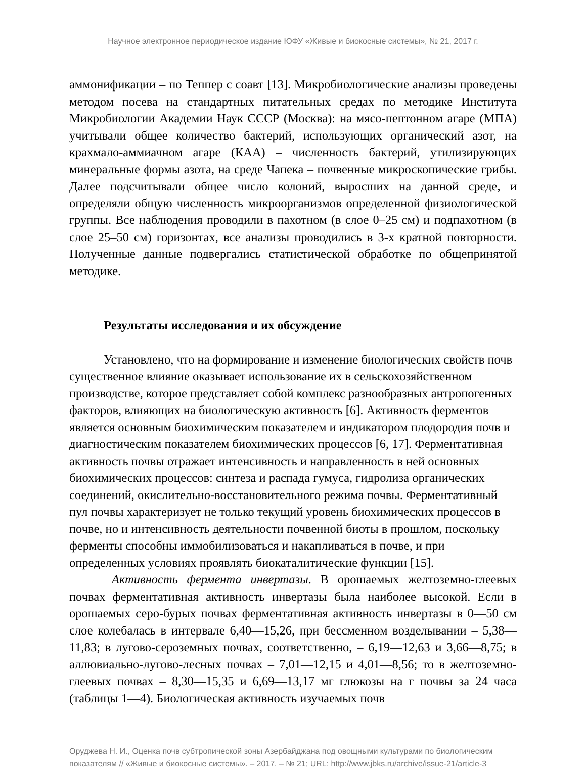Научное электронное периодическое издание ЮФУ «Живые и биокосные системы», № 21, 2017 г.
аммонификации – по Теппер с соавт [13]. Микробиологические анализы проведены методом посева на стандартных питательных средах по методике Института Микробиологии Академии Наук СССР (Москва): на мясо-пептонном агаре (МПА) учитывали общее количество бактерий, использующих органический азот, на крахмало-аммиачном агаре (КАА) – численность бактерий, утилизирующих минеральные формы азота, на среде Чапека – почвенные микроскопические грибы. Далее подсчитывали общее число колоний, выросших на данной среде, и определяли общую численность микроорганизмов определенной физиологической группы. Все наблюдения проводили в пахотном (в слое 0–25 см) и подпахотном (в слое 25–50 см) горизонтах, все анализы проводились в 3-х кратной повторности. Полученные данные подвергались статистической обработке по общепринятой методике.
Результаты исследования и их обсуждение
Установлено, что на формирование и изменение биологических свойств почв существенное влияние оказывает использование их в сельскохозяйственном производстве, которое представляет собой комплекс разнообразных антропогенных факторов, влияющих на биологическую активность [6]. Активность ферментов является основным биохимическим показателем и индикатором плодородия почв и диагностическим показателем биохимических процессов [6, 17]. Ферментативная активность почвы отражает интенсивность и направленность в ней основных биохимических процессов: синтеза и распада гумуса, гидролиза органических соединений, окислительно-восстановительного режима почвы. Ферментативный пул почвы характеризует не только текущий уровень биохимических процессов в почве, но и интенсивность деятельности почвенной биоты в прошлом, поскольку ферменты способны иммобилизоваться и накапливаться в почве, и при определенных условиях проявлять биокаталитические функции [15].
Активность фермента инвертазы. В орошаемых желтоземно-глеевых почвах ферментативная активность инвертазы была наиболее высокой. Если в орошаемых серо-бурых почвах ферментативная активность инвертазы в 0—50 см слое колебалась в интервале 6,40—15,26, при бессменном возделывании – 5,38—11,83; в лугово-сероземных почвах, соответственно, – 6,19—12,63 и 3,66—8,75; в аллювиально-лугово-лесных почвах – 7,01—12,15 и 4,01—8,56; то в желтоземно-глеевых почвах – 8,30—15,35 и 6,69—13,17 мг глюкозы на г почвы за 24 часа (таблицы 1—4). Биологическая активность изучаемых почв
Оруджева Н. И., Оценка почв субтропической зоны Азербайджана под овощными культурами по биологическим показателям // «Живые и биокосные системы». – 2017. – № 21; URL: http://www.jbks.ru/archive/issue-21/article-3